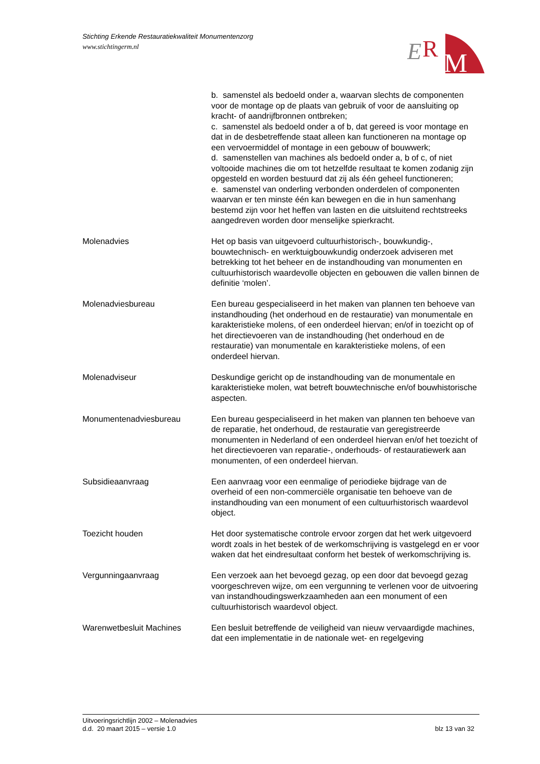Stichting Erkende Restauratiekwaliteit Monumentenzorg
www.stichtingerm.nl
E
R
M
b. samenstel als bedoeld onder a, waarvan slechts de componenten voor de montage op de plaats van gebruik of voor de aansluiting op kracht- of aandrijfbronnen ontbreken;
c. samenstel als bedoeld onder a of b, dat gereed is voor montage en dat in de desbetreffende staat alleen kan functioneren na montage op een vervoermiddel of montage in een gebouw of bouwwerk;
d. samenstellen van machines als bedoeld onder a, b of c, of niet voltooide machines die om tot hetzelfde resultaat te komen zodanig zijn opgesteld en worden bestuurd dat zij als één geheel functioneren;
e. samenstel van onderling verbonden onderdelen of componenten waarvan er ten minste één kan bewegen en die in hun samenhang bestemd zijn voor het heffen van lasten en die uitsluitend rechtstreeks aangedreven worden door menselijke spierkracht.
Molenadvies Het op basis van uitgevoerd cultuurhistorisch-, bouwkundig-, bouwtechnisch- en werktuigbouwkundig onderzoek adviseren met betrekking tot het beheer en de instandhouding van monumenten en cultuurhistorisch waardevolle objecten en gebouwen die vallen binnen de definitie ‘molen’.
Molenadviesbureau Een bureau gespecialiseerd in het maken van plannen ten behoeve van instandhouding (het onderhoud en de restauratie) van monumentale en karakteristieke molens, of een onderdeel hiervan; en/of in toezicht op of het directievoeren van de instandhouding (het onderhoud en de restauratie) van monumentale en karakteristieke molens, of een onderdeel hiervan.
Molenadviseur Deskundige gericht op de instandhouding van de monumentale en karakteristieke molen, wat betreft bouwtechnische en/of bouwhistorische aspecten.
Monumentenadviesbureau Een bureau gespecialiseerd in het maken van plannen ten behoeve van de reparatie, het onderhoud, de restauratie van geregistreerde monumenten in Nederland of een onderdeel hiervan en/of het toezicht of het directievoeren van reparatie-, onderhouds- of restauratiewerk aan monumenten, of een onderdeel hiervan.
Subsidieaanvraag Een aanvraag voor een eenmalige of periodieke bijdrage van de overheid of een non-commerciële organisatie ten behoeve van de instandhouding van een monument of een cultuurhistorisch waardevol object.
Toezicht houden Het door systematische controle ervoor zorgen dat het werk uitgevoerd wordt zoals in het bestek of de werkomschrijving is vastgelegd en er voor waken dat het eindresultaat conform het bestek of werkomschrijving is.
Vergunningaanvraag Een verzoek aan het bevoegd gezag, op een door dat bevoegd gezag voorgeschreven wijze, om een vergunning te verlenen voor de uitvoering van instandhoudingswerkzaamheden aan een monument of een cultuurhistorisch waardevol object.
Warenwetbesluit Machines Een besluit betreffende de veiligheid van nieuw vervaardigde machines, dat een implementatie in de nationale wet- en regelgeving
Uitvoeringsrichtlijn 2002 – Molenadvies
d.d. 20 maart 2015 – versie 1.0
blz 13 van 32